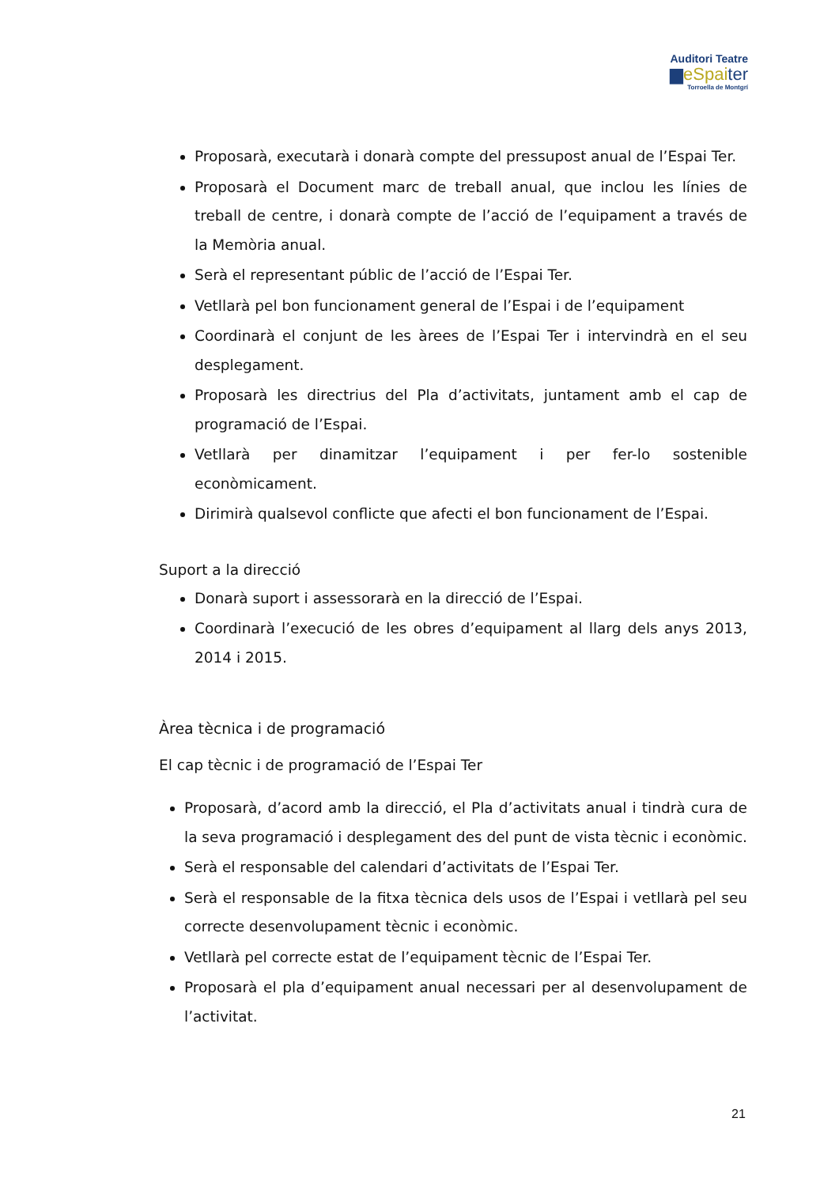Auditori Teatre
▆eSpaiter
Torroella de Montgrí
Proposarà, executarà i donarà compte del pressupost anual de l’Espai Ter.
Proposarà el Document marc de treball anual, que inclou les línies de treball de centre, i donarà compte de l’acció de l’equipament a través de la Memòria anual.
Serà el representant públic de l’acció de l’Espai Ter.
Vetllarà pel bon funcionament general de l’Espai i de l’equipament
Coordinarà el conjunt de les àrees de l’Espai Ter i intervindrà en el seu desplegament.
Proposarà les directrius del Pla d’activitats, juntament amb el cap de programació de l’Espai.
Vetllarà per dinamitzar l’equipament i per fer-lo sostenible econòmicament.
Dirimirà qualsevol conflicte que afecti el bon funcionament de l’Espai.
Suport a la direcció
Donarà suport i assessorarà en la direcció de l’Espai.
Coordinarà l’execució de les obres d’equipament al llarg dels anys 2013, 2014 i 2015.
Àrea tècnica i de programació
El cap tècnic i de programació de l’Espai Ter
Proposarà, d’acord amb la direcció, el Pla d’activitats anual i tindrà cura de la seva programació i desplegament des del punt de vista tècnic i econòmic.
Serà el responsable del calendari d’activitats de l’Espai Ter.
Serà el responsable de la fitxa tècnica dels usos de l’Espai i vetllarà pel seu correcte desenvolupament tècnic i econòmic.
Vetllarà pel correcte estat de l’equipament tècnic de l’Espai Ter.
Proposarà el pla d’equipament anual necessari per al desenvolupament de l’activitat.
21